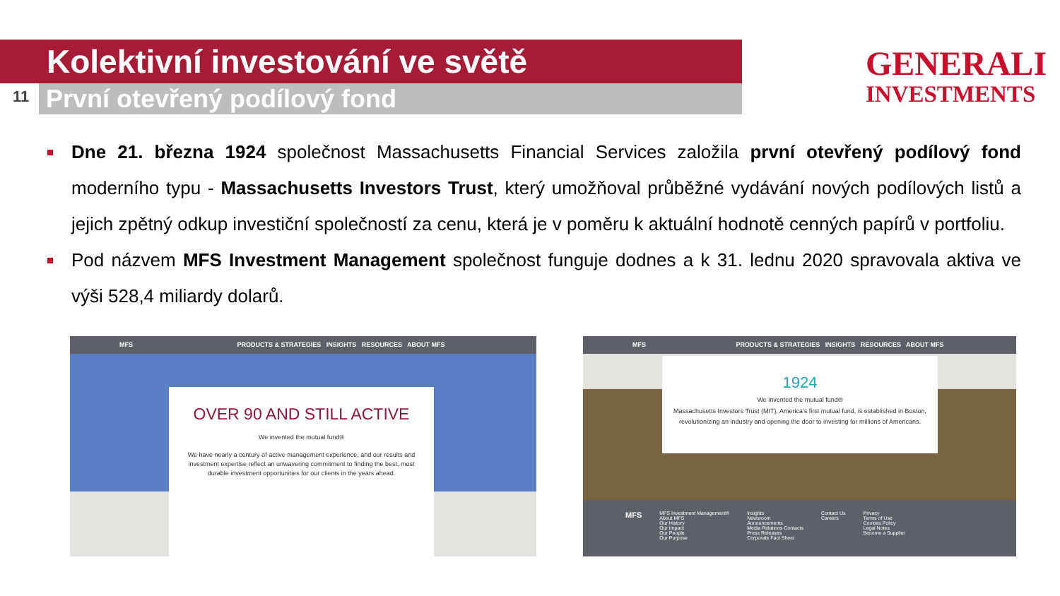Kolektivní investování ve světě
11 První otevřený podílový fond
GENERALI
INVESTMENTS
Dne 21. března 1924 společnost Massachusetts Financial Services založila první otevřený podílový fond moderního typu - Massachusetts Investors Trust, který umožňoval průběžné vydávání nových podílových listů a jejich zpětný odkup investiční společností za cenu, která je v poměru k aktuální hodnotě cenných papírů v portfoliu.
Pod názvem MFS Investment Management společnost funguje dodnes a k 31. lednu 2020 spravovala aktiva ve výši 528,4 miliardy dolarů.
MFS PRODUCTS & STRATEGIES INSIGHTS RESOURCES ABOUT MFS
OVER 90 AND STILL ACTIVE
We invented the mutual fund®
We have nearly a century of active management experience, and our results and investment expertise reflect an unwavering commitment to finding the best, most durable investment opportunities for our clients in the years ahead.
MFS PRODUCTS & STRATEGIES INSIGHTS RESOURCES ABOUT MFS
1924
We invented the mutual fund®
Massachusetts Investors Trust (MIT), America's first mutual fund, is established in Boston, revolutionizing an industry and opening the door to investing for millions of Americans.
MFS
MFS Investment Management®
About MFS
Our History
Our Impact
Our People
Our Purpose
Insights
Newsroom
Announcements
Media Relations Contacts
Press Releases
Corporate Fact Sheet
Contact Us
Careers
Privacy
Terms of Use
Cookies Policy
Legal Notes
Become a Supplier